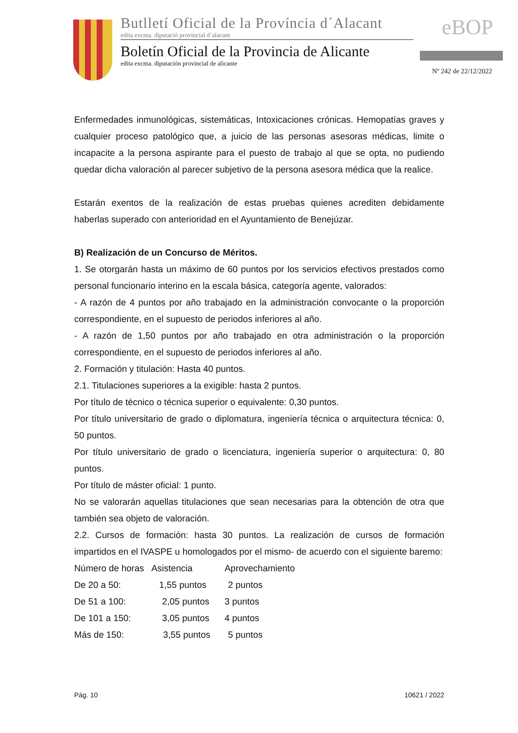Butlletí Oficial de la Província d´Alacant
edita excma. diputació provincial d´alacant
Boletín Oficial de la Provincia de Alicante
edita excma. diputación provincial de alicante
eBOP
Nº 242 de 22/12/2022
Enfermedades inmunológicas, sistemáticas, Intoxicaciones crónicas. Hemopatías graves y cualquier proceso patológico que, a juicio de las personas asesoras médicas, limite o incapacite a la persona aspirante para el puesto de trabajo al que se opta, no pudiendo quedar dicha valoración al parecer subjetivo de la persona asesora médica que la realice.
Estarán exentos de la realización de estas pruebas quienes acrediten debidamente haberlas superado con anterioridad en el Ayuntamiento de Benejúzar.
B) Realización de un Concurso de Méritos.
1. Se otorgarán hasta un máximo de 60 puntos por los servicios efectivos prestados como personal funcionario interino en la escala básica, categoría agente, valorados:
- A razón de 4 puntos por año trabajado en la administración convocante o la proporción correspondiente, en el supuesto de periodos inferiores al año.
- A razón de 1,50 puntos por año trabajado en otra administración o la proporción correspondiente, en el supuesto de periodos inferiores al año.
2. Formación y titulación: Hasta 40 puntos.
2.1. Titulaciones superiores a la exigible: hasta 2 puntos.
Por título de técnico o técnica superior o equivalente: 0,30 puntos.
Por título universitario de grado o diplomatura, ingeniería técnica o arquitectura técnica: 0, 50 puntos.
Por título universitario de grado o licenciatura, ingeniería superior o arquitectura: 0, 80 puntos.
Por título de máster oficial: 1 punto.
No se valorarán aquellas titulaciones que sean necesarias para la obtención de otra que también sea objeto de valoración.
2.2. Cursos de formación: hasta 30 puntos. La realización de cursos de formación impartidos en el IVASPE u homologados por el mismo- de acuerdo con el siguiente baremo:
| Número de horas | Asistencia | Aprovechamiento |
| De 20 a 50: | 1,55 puntos | 2 puntos |
| De 51 a 100: | 2,05 puntos | 3 puntos |
| De 101 a 150: | 3,05 puntos | 4 puntos |
| Más de 150: | 3,55 puntos | 5 puntos |
Pág. 10 10621 / 2022